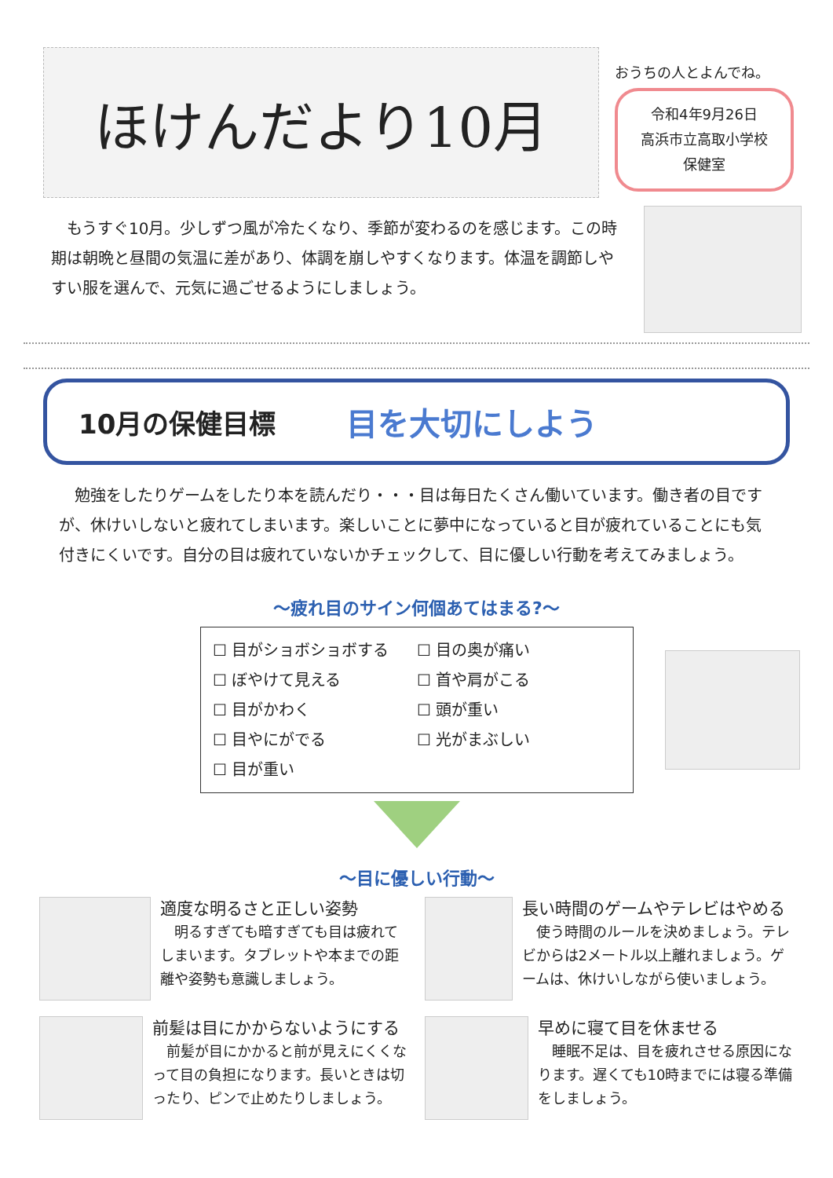ほけんだより10月
おうちの人とよんでね。
令和4年9月26日
高浜市立高取小学校
保健室
　もうすぐ10月。少しずつ風が冷たくなり、季節が変わるのを感じます。この時期は朝晩と昼間の気温に差があり、体調を崩しやすくなります。体温を調節しやすい服を選んで、元気に過ごせるようにしましょう。
10月の保健目標 目を大切にしよう
　勉強をしたりゲームをしたり本を読んだり・・・目は毎日たくさん働いています。働き者の目ですが、休けいしないと疲れてしまいます。楽しいことに夢中になっていると目が疲れていることにも気付きにくいです。自分の目は疲れていないかチェックして、目に優しい行動を考えてみましょう。
～疲れ目のサイン何個あてはまる?～
☐ 目がショボショボする
☐ 目の奥が痛い
☐ ぼやけて見える
☐ 首や肩がこる
☐ 目がかわく
☐ 頭が重い
☐ 目やにがでる
☐ 光がまぶしい
☐ 目が重い
～目に優しい行動～
適度な明るさと正しい姿勢
　明るすぎても暗すぎても目は疲れてしまいます。タブレットや本までの距離や姿勢も意識しましょう。
長い時間のゲームやテレビはやめる
　使う時間のルールを決めましょう。テレビからは2メートル以上離れましょう。ゲームは、休けいしながら使いましょう。
前髪は目にかからないようにする
　前髪が目にかかると前が見えにくくなって目の負担になります。長いときは切ったり、ピンで止めたりしましょう。
早めに寝て目を休ませる
　睡眠不足は、目を疲れさせる原因になります。遅くても10時までには寝る準備をしましょう。